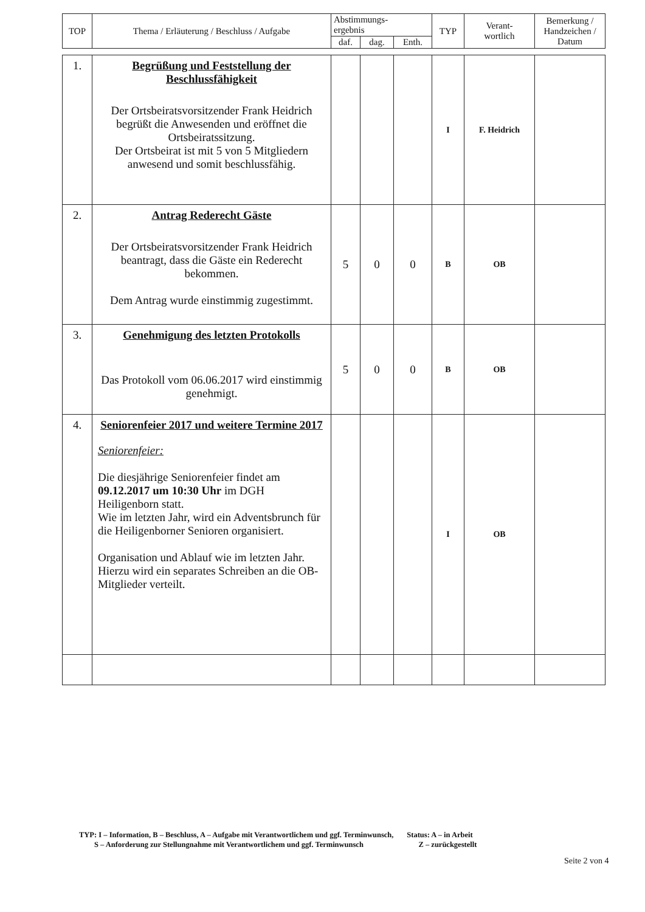| TOP | Thema / Erläuterung / Beschluss / Aufgabe | Abstimmungs- ergebnis | | | TYP | Verant- wortlich | Bemerkung / Handzeichen / Datum |
| --- | --- | --- | --- | --- | --- | --- | --- |
| | | daf. | dag. | Enth. | | | |
| 1. | Begrüßung und Feststellung der Beschlussfähigkeit Der Ortsbeiratsvorsitzender Frank Heidrich begrüßt die Anwesenden und eröffnet die Ortsbeiratssitzung. Der Ortsbeirat ist mit 5 von 5 Mitgliedern anwesend und somit beschlussfähig. | | | | I | F. Heidrich | |
| 2. | Antrag Rederecht Gäste Der Ortsbeiratsvorsitzender Frank Heidrich beantragt, dass die Gäste ein Rederecht bekommen. Dem Antrag wurde einstimmig zugestimmt. | 5 | 0 | 0 | B | OB | |
| 3. | Genehmigung des letzten Protokolls Das Protokoll vom 06.06.2017 wird einstimmig genehmigt. | 5 | 0 | 0 | B | OB | |
| 4. | Seniorenfeier 2017 und weitere Termine 2017 Seniorenfeier: Die diesjährige Seniorenfeier findet am 09.12.2017 um 10:30 Uhr im DGH Heiligenborn statt. Wie im letzten Jahr, wird ein Adventsbrunch für die Heiligenborner Senioren organisiert. Organisation und Ablauf wie im letzten Jahr. Hierzu wird ein separates Schreiben an die OB-Mitglieder verteilt. | | | | I | OB | |
TYP: I – Information, B – Beschluss, A – Aufgabe mit Verantwortlichem und ggf. Terminwunsch, Status: A – in Arbeit
S – Anforderung zur Stellungnahme mit Verantwortlichem und ggf. Terminwunsch Z – zurückgestellt
Seite 2 von 4